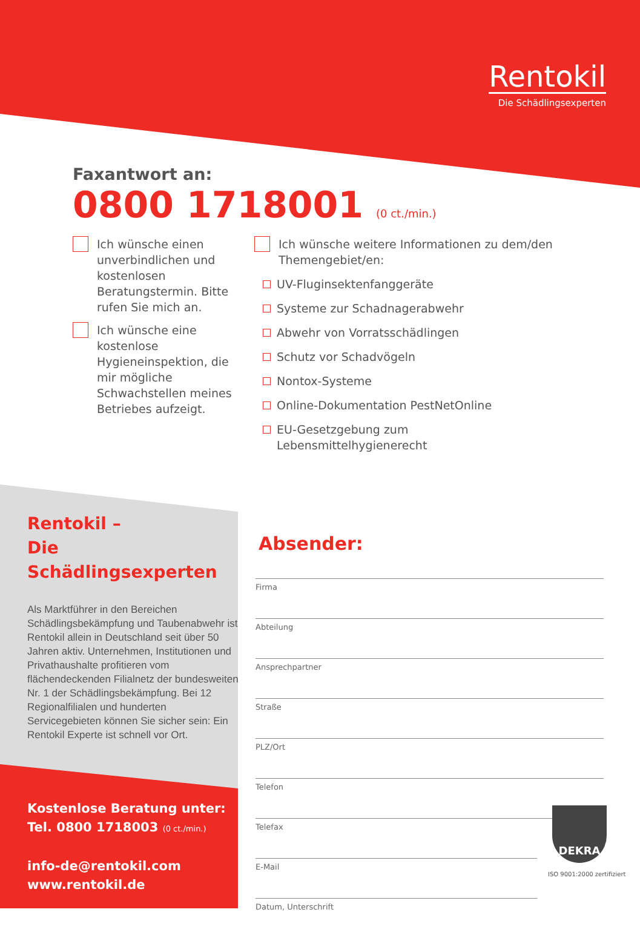Rentokil
Die Schädlingsexperten
Faxantwort an:
0800 1718001 (0 ct./min.)
Ich wünsche einen unverbindlichen und kostenlosen Beratungstermin. Bitte rufen Sie mich an.
Ich wünsche eine kostenlose Hygieneinspektion, die mir mögliche Schwachstellen meines Betriebes aufzeigt.
Ich wünsche weitere Informationen zu dem/den Themengebiet/en:
UV-Fluginsektenfanggeräte
Systeme zur Schadnagerabwehr
Abwehr von Vorratsschädlingen
Schutz vor Schadvögeln
Nontox-Systeme
Online-Dokumentation PestNetOnline
EU-Gesetzgebung zum Lebensmittelhygienerecht
Rentokil –
Die Schädlingsexperten
Als Marktführer in den Bereichen Schädlingsbekämpfung und Taubenabwehr ist Rentokil allein in Deutschland seit über 50 Jahren aktiv. Unternehmen, Institutionen und Privathaushalte profitieren vom flächendeckenden Filialnetz der bundesweiten Nr. 1 der Schädlingsbekämpfung. Bei 12 Regionalfilialen und hunderten Servicegebieten können Sie sicher sein: Ein Rentokil Experte ist schnell vor Ort.
Kostenlose Beratung unter:
Tel. 0800 1718003 (0 ct./min.)
info-de@rentokil.com
www.rentokil.de
Absender:
Firma
Abteilung
Ansprechpartner
Straße
PLZ/Ort
Telefon
Telefax
E-Mail
Datum, Unterschrift
DEKRA
ISO 9001:2000 zertifiziert